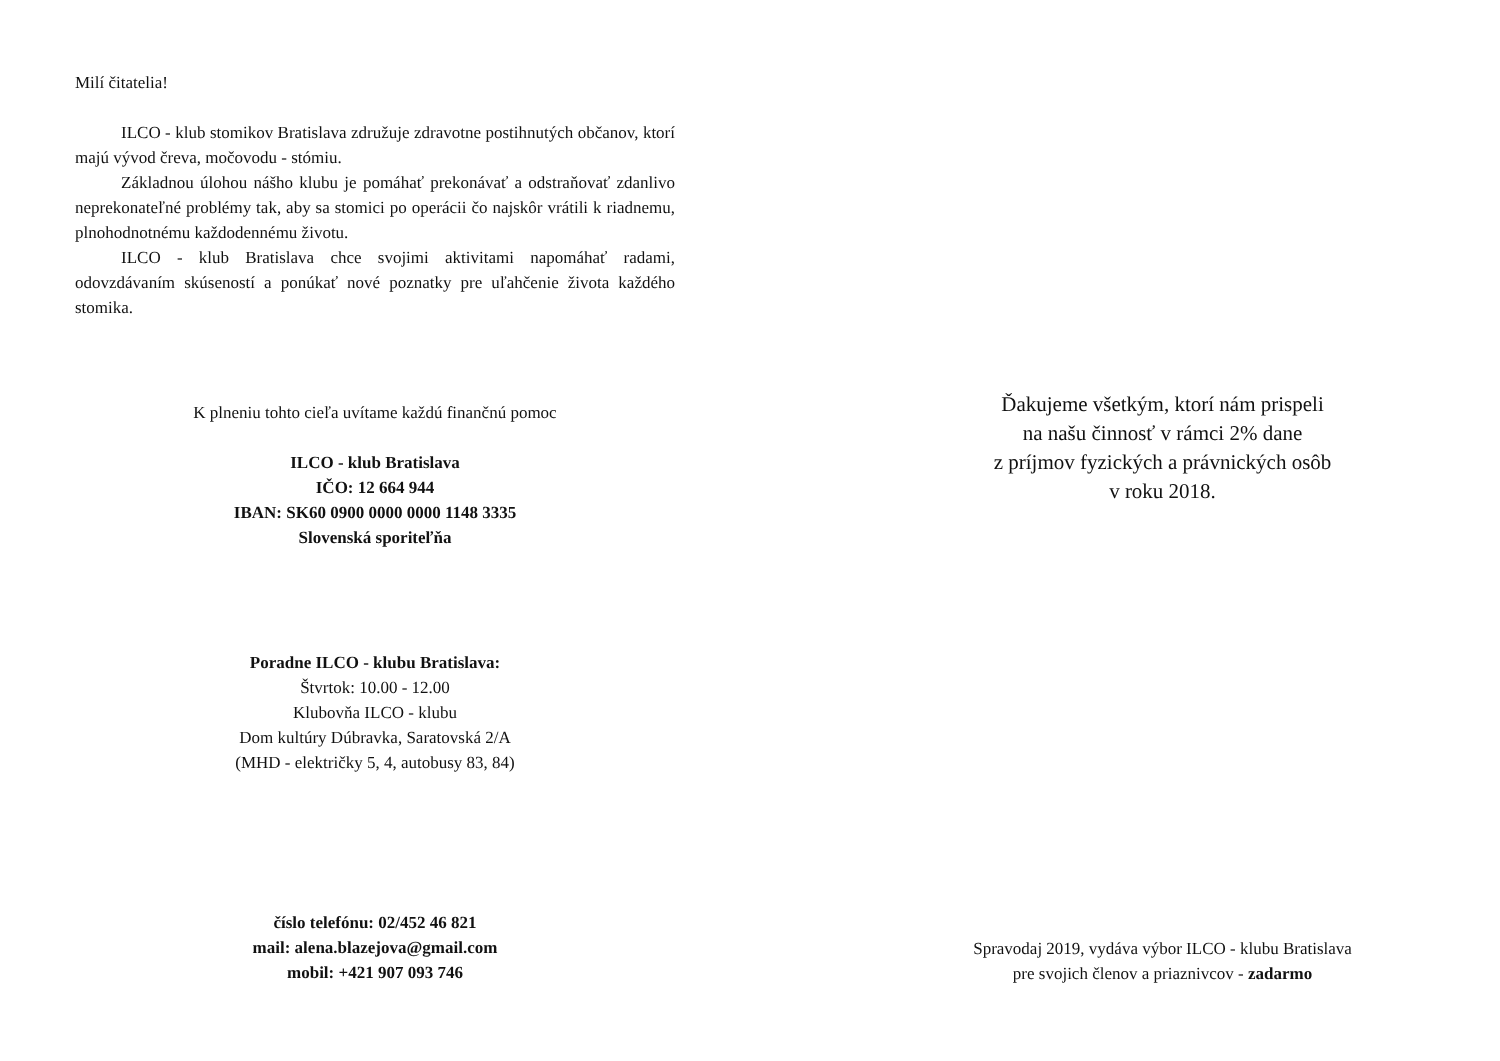Milí čitatelia!
ILCO - klub stomikov Bratislava združuje zdravotne postihnutých občanov, ktorí majú vývod čreva, močovodu - stómiu.
Základnou úlohou nášho klubu je pomáhať prekonávať a odstraňovať zdanlivo neprekonateľné problémy tak, aby sa stomici po operácii čo najskôr vrátili k riadnemu, plnohodnotnému každodennému životu.
ILCO - klub Bratislava chce svojimi aktivitami napomáhať radami, odovzdávaním skúseností a ponúkať nové poznatky pre uľahčenie života každého stomika.
K plneniu tohto cieľa uvítame každú finančnú pomoc
ILCO - klub Bratislava
IČO: 12 664 944
IBAN: SK60 0900 0000 0000 1148 3335
Slovenská sporiteľňa
Poradne ILCO - klubu Bratislava:
Štvrtok: 10.00 - 12.00
Klubovňa ILCO - klubu
Dom kultúry Dúbravka, Saratovská 2/A
(MHD - električky 5, 4, autobusy 83, 84)
číslo telefónu: 02/452 46 821
mail: alena.blazejova@gmail.com
mobil: +421 907 093 746
Ďakujeme všetkým, ktorí nám prispeli
na našu činnosť v rámci 2% dane
z príjmov fyzických a právnických osôb
v roku 2018.
Spravodaj 2019, vydáva výbor ILCO - klubu Bratislava
pre svojich členov a priaznivcov - zadarmo